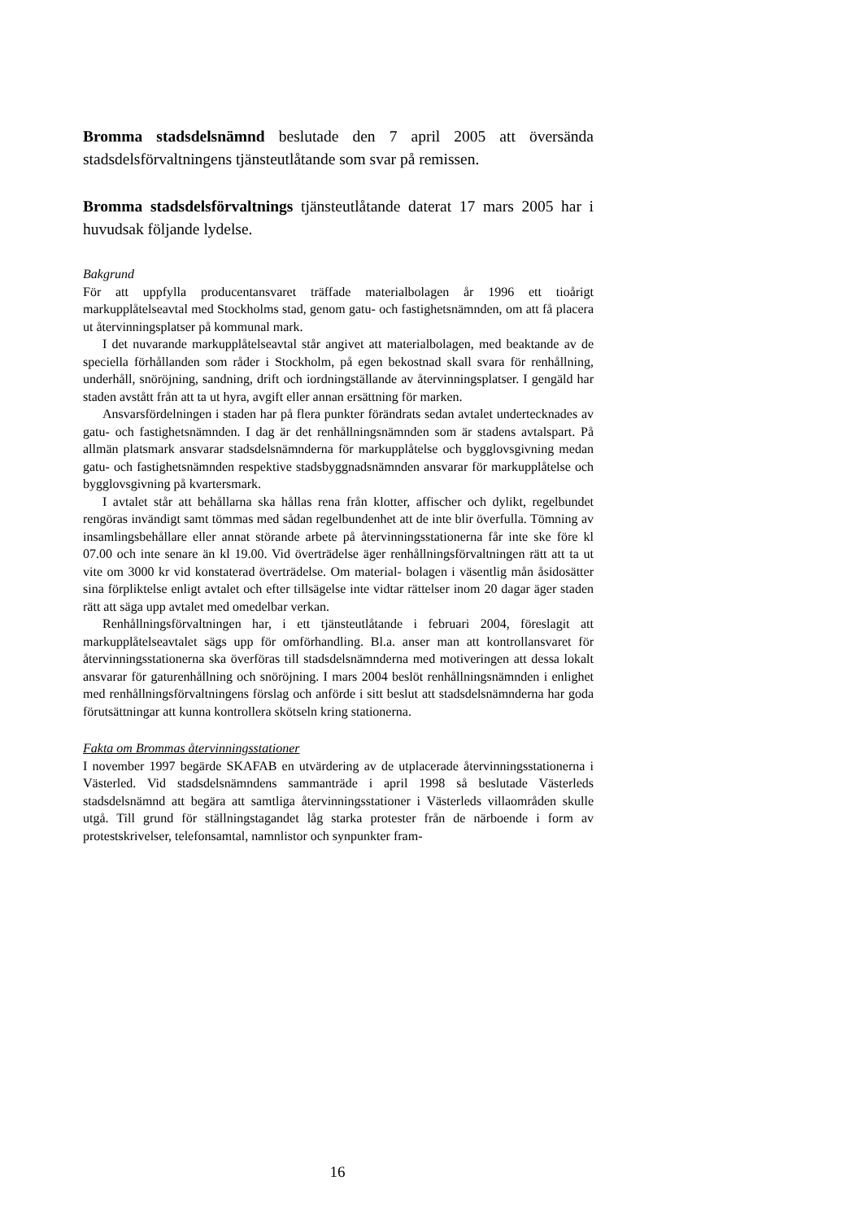Bromma stadsdelsnämnd beslutade den 7 april 2005 att översända stadsdelsförvaltningens tjänsteutlåtande som svar på remissen.
Bromma stadsdelsförvaltnings tjänsteutlåtande daterat 17 mars 2005 har i huvudsak följande lydelse.
Bakgrund
För att uppfylla producentansvaret träffade materialbolagen år 1996 ett tioårigt markupplåtelseavtal med Stockholms stad, genom gatu- och fastighetsnämnden, om att få placera ut återvinningsplatser på kommunal mark.
I det nuvarande markupplåtelseavtal står angivet att materialbolagen, med beaktande av de speciella förhållanden som råder i Stockholm, på egen bekostnad skall svara för renhållning, underhåll, snöröjning, sandning, drift och iordningställande av återvinningsplatser. I gengäld har staden avstått från att ta ut hyra, avgift eller annan ersättning för marken.
Ansvarsfördelningen i staden har på flera punkter förändrats sedan avtalet undertecknades av gatu- och fastighetsnämnden. I dag är det renhållningsnämnden som är stadens avtalspart. På allmän platsmark ansvarar stadsdelsnämnderna för markupplåtelse och bygglovsgivning medan gatu- och fastighetsnämnden respektive stadsbyggnadsnämnden ansvarar för markupplåtelse och bygglovsgivning på kvartersmark.
I avtalet står att behållarna ska hållas rena från klotter, affischer och dylikt, regelbundet rengöras invändigt samt tömmas med sådan regelbundenhet att de inte blir överfulla. Tömning av insamlingsbehållare eller annat störande arbete på återvinningsstationerna får inte ske före kl 07.00 och inte senare än kl 19.00. Vid överträdelse äger renhållningsförvaltningen rätt att ta ut vite om 3000 kr vid konstaterad överträdelse. Om material- bolagen i väsentlig mån åsidosätter sina förpliktelse enligt avtalet och efter tillsägelse inte vidtar rättelser inom 20 dagar äger staden rätt att säga upp avtalet med omedelbar verkan.
Renhållningsförvaltningen har, i ett tjänsteutlåtande i februari 2004, föreslagit att markupplåtelseavtalet sägs upp för omförhandling. Bl.a. anser man att kontrollansvaret för återvinningsstationerna ska överföras till stadsdelsnämnderna med motiveringen att dessa lokalt ansvarar för gaturenhållning och snöröjning. I mars 2004 beslöt renhållningsnämnden i enlighet med renhållningsförvaltningens förslag och anförde i sitt beslut att stadsdelsnämnderna har goda förutsättningar att kunna kontrollera skötseln kring stationerna.
Fakta om Brommas återvinningsstationer
I november 1997 begärde SKAFAB en utvärdering av de utplacerade återvinningsstationerna i Västerled. Vid stadsdelsnämndens sammanträde i april 1998 så beslutade Västerleds stadsdelsnämnd att begära att samtliga återvinningsstationer i Västerleds villaområden skulle utgå. Till grund för ställningstagandet låg starka protester från de närboende i form av protestskrivelser, telefonsamtal, namnlistor och synpunkter fram-
16